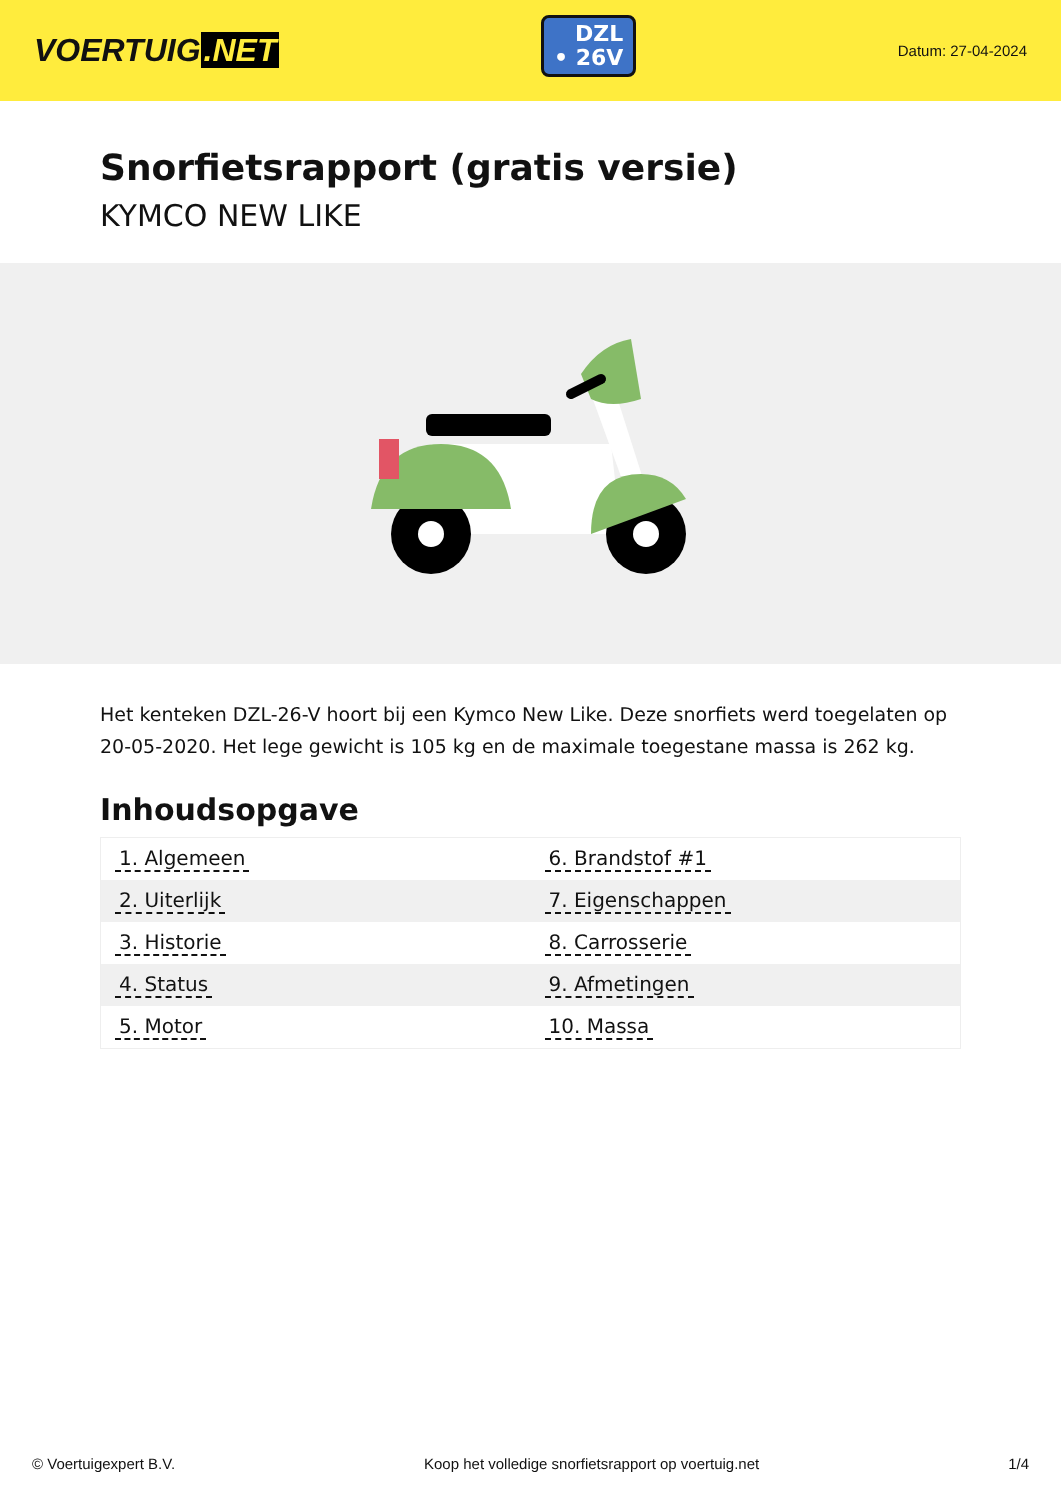VOERTUIG.NET
DZL
• 26V
Datum: 27-04-2024
Snorfietsrapport (gratis versie)
KYMCO NEW LIKE
Het kenteken DZL-26-V hoort bij een Kymco New Like. Deze snorfiets werd toegelaten op 20-05-2020. Het lege gewicht is 105 kg en de maximale toegestane massa is 262 kg.
Inhoudsopgave
| 1. Algemeen | 6. Brandstof #1 |
| 2. Uiterlijk | 7. Eigenschappen |
| 3. Historie | 8. Carrosserie |
| 4. Status | 9. Afmetingen |
| 5. Motor | 10. Massa |
© Voertuigexpert B.V. Koop het volledige snorfietsrapport op voertuig.net 1/4